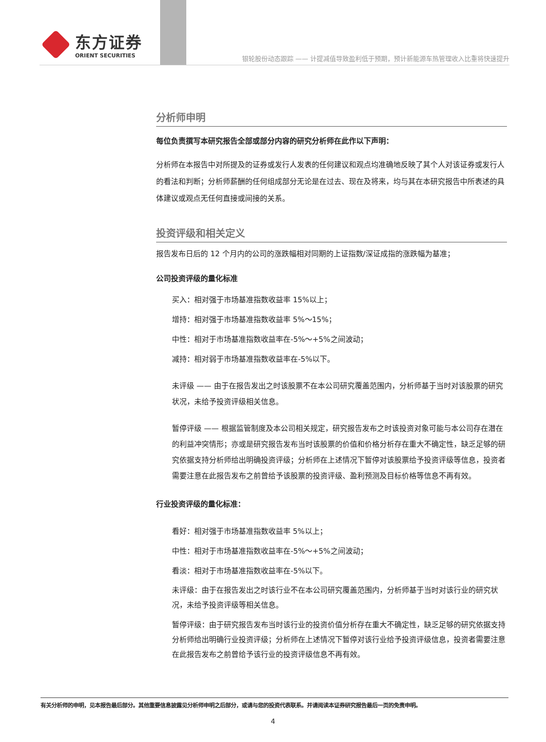东方证券
ORIENT SECURITIES
银轮股份动态跟踪 —— 计提减值导致盈利低于预期，预计新能源车热管理收入比重将快速提升
分析师申明
每位负责撰写本研究报告全部或部分内容的研究分析师在此作以下声明：
分析师在本报告中对所提及的证券或发行人发表的任何建议和观点均准确地反映了其个人对该证券或发行人的看法和判断；分析师薪酬的任何组成部分无论是在过去、现在及将来，均与其在本研究报告中所表述的具体建议或观点无任何直接或间接的关系。
投资评级和相关定义
报告发布日后的 12 个月内的公司的涨跌幅相对同期的上证指数/深证成指的涨跌幅为基准；
公司投资评级的量化标准
买入：相对强于市场基准指数收益率 15%以上；
增持：相对强于市场基准指数收益率 5%～15%；
中性：相对于市场基准指数收益率在-5%～+5%之间波动；
减持：相对弱于市场基准指数收益率在-5%以下。
未评级 —— 由于在报告发出之时该股票不在本公司研究覆盖范围内，分析师基于当时对该股票的研究状况，未给予投资评级相关信息。
暂停评级 —— 根据监管制度及本公司相关规定，研究报告发布之时该投资对象可能与本公司存在潜在的利益冲突情形；亦或是研究报告发布当时该股票的价值和价格分析存在重大不确定性，缺乏足够的研究依据支持分析师给出明确投资评级；分析师在上述情况下暂停对该股票给予投资评级等信息，投资者需要注意在此报告发布之前曾给予该股票的投资评级、盈利预测及目标价格等信息不再有效。
行业投资评级的量化标准：
看好：相对强于市场基准指数收益率 5%以上；
中性：相对于市场基准指数收益率在-5%～+5%之间波动；
看淡：相对于市场基准指数收益率在-5%以下。
未评级：由于在报告发出之时该行业不在本公司研究覆盖范围内，分析师基于当时对该行业的研究状况，未给予投资评级等相关信息。
暂停评级：由于研究报告发布当时该行业的投资价值分析存在重大不确定性，缺乏足够的研究依据支持分析师给出明确行业投资评级；分析师在上述情况下暂停对该行业给予投资评级信息，投资者需要注意在此报告发布之前曾给予该行业的投资评级信息不再有效。
有关分析师的申明，见本报告最后部分。其他重要信息披露见分析师申明之后部分，或请与您的投资代表联系。并请阅读本证券研究报告最后一页的免责申明。
4